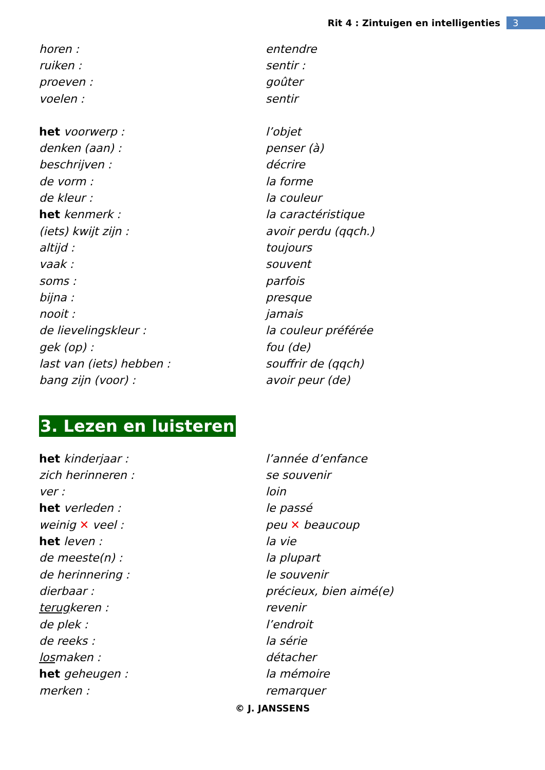Rit 4 : Zintuigen en intelligenties 3
| horen : | entendre |
| ruiken : | sentir : |
| proeven : | goûter |
| voelen : | sentir |
| het voorwerp : | l’objet |
| denken (aan) : | penser (à) |
| beschrijven : | décrire |
| de vorm : | la forme |
| de kleur : | la couleur |
| het kenmerk : | la caractéristique |
| (iets) kwijt zijn : | avoir perdu (qqch.) |
| altijd : | toujours |
| vaak : | souvent |
| soms : | parfois |
| bijna : | presque |
| nooit : | jamais |
| de lievelingskleur : | la couleur préférée |
| gek (op) : | fou (de) |
| last van (iets) hebben : | souffrir de (qqch) |
| bang zijn (voor) : | avoir peur (de) |
3. Lezen en luisteren
| het kinderjaar : | l’année d’enfance |
| zich herinneren : | se souvenir |
| ver : | loin |
| het verleden : | le passé |
| weinig ✕ veel : | peu ✕ beaucoup |
| het leven : | la vie |
| de meeste(n) : | la plupart |
| de herinnering : | le souvenir |
| dierbaar : | précieux, bien aimé(e) |
| terug keren : | revenir |
| de plek : | l’endroit |
| de reeks : | la série |
| los maken : | détacher |
| het geheugen : | la mémoire |
| merken : | remarquer |
© J. JANSSENS